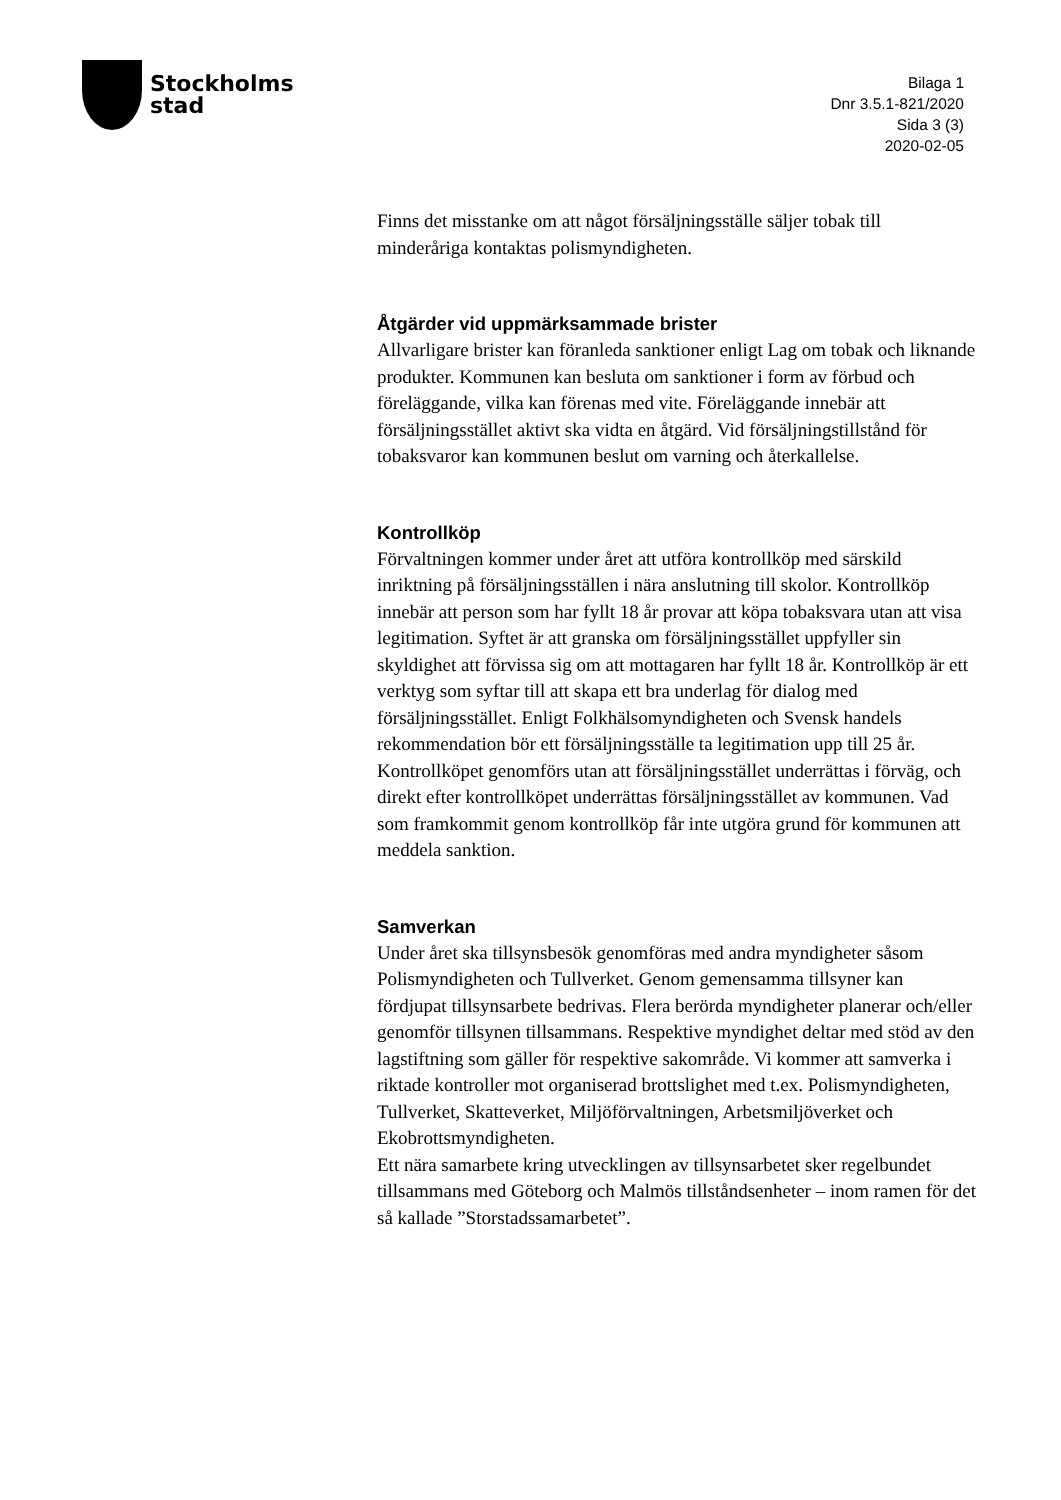Stockholms
stad
Bilaga 1
Dnr 3.5.1-821/2020
Sida 3 (3)
2020-02-05
Finns det misstanke om att något försäljningsställe säljer tobak till minderåriga kontaktas polismyndigheten.
Åtgärder vid uppmärksammade brister
Allvarligare brister kan föranleda sanktioner enligt Lag om tobak och liknande produkter. Kommunen kan besluta om sanktioner i form av förbud och föreläggande, vilka kan förenas med vite. Föreläggande innebär att försäljningsstället aktivt ska vidta en åtgärd. Vid försäljningstillstånd för tobaksvaror kan kommunen beslut om varning och återkallelse.
Kontrollköp
Förvaltningen kommer under året att utföra kontrollköp med särskild inriktning på försäljningsställen i nära anslutning till skolor. Kontrollköp innebär att person som har fyllt 18 år provar att köpa tobaksvara utan att visa legitimation. Syftet är att granska om försäljningsstället uppfyller sin skyldighet att förvissa sig om att mottagaren har fyllt 18 år. Kontrollköp är ett verktyg som syftar till att skapa ett bra underlag för dialog med försäljningsstället. Enligt Folkhälsomyndigheten och Svensk handels rekommendation bör ett försäljningsställe ta legitimation upp till 25 år. Kontrollköpet genomförs utan att försäljningsstället underrättas i förväg, och direkt efter kontrollköpet underrättas försäljningsstället av kommunen. Vad som framkommit genom kontrollköp får inte utgöra grund för kommunen att meddela sanktion.
Samverkan
Under året ska tillsynsbesök genomföras med andra myndigheter såsom Polismyndigheten och Tullverket. Genom gemensamma tillsyner kan fördjupat tillsynsarbete bedrivas. Flera berörda myndigheter planerar och/eller genomför tillsynen tillsammans. Respektive myndighet deltar med stöd av den lagstiftning som gäller för respektive sakområde. Vi kommer att samverka i riktade kontroller mot organiserad brottslighet med t.ex. Polismyndigheten, Tullverket, Skatteverket, Miljöförvaltningen, Arbetsmiljöverket och Ekobrottsmyndigheten.
Ett nära samarbete kring utvecklingen av tillsynsarbetet sker regelbundet tillsammans med Göteborg och Malmös tillståndsenheter – inom ramen för det så kallade ”Storstadssamarbetet”.